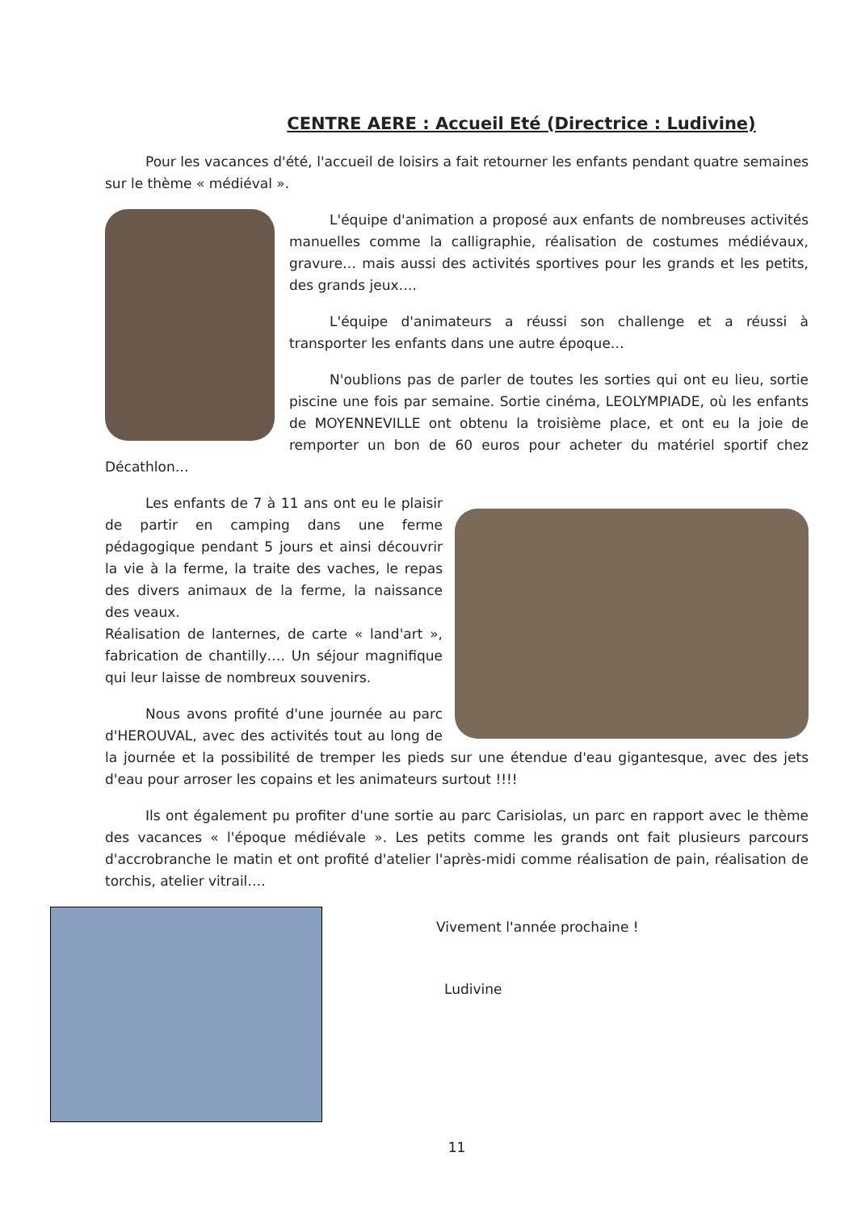CENTRE AERE : Accueil Eté (Directrice : Ludivine)
Pour les vacances d'été, l'accueil de loisirs a fait retourner les enfants pendant quatre semaines sur le thème « médiéval ».
L'équipe d'animation a proposé aux enfants de nombreuses activités manuelles comme la calligraphie, réalisation de costumes médiévaux, gravure… mais aussi des activités sportives pour les grands et les petits, des grands jeux….
L'équipe d'animateurs a réussi son challenge et a réussi à transporter les enfants dans une autre époque…
N'oublions pas de parler de toutes les sorties qui ont eu lieu, sortie piscine une fois par semaine. Sortie cinéma, LEOLYMPIADE, où les enfants de MOYENNEVILLE ont obtenu la troisième place, et ont eu la joie de remporter un bon de 60 euros pour acheter du matériel sportif chez Décathlon…
Les enfants de 7 à 11 ans ont eu le plaisir de partir en camping dans une ferme pédagogique pendant 5 jours et ainsi découvrir la vie à la ferme, la traite des vaches, le repas des divers animaux de la ferme, la naissance des veaux.
Réalisation de lanternes, de carte « land'art », fabrication de chantilly…. Un séjour magnifique qui leur laisse de nombreux souvenirs.
Nous avons profité d'une journée au parc d'HEROUVAL, avec des activités tout au long de la journée et la possibilité de tremper les pieds sur une étendue d'eau gigantesque, avec des jets d'eau pour arroser les copains et les animateurs surtout !!!!
Ils ont également pu profiter d'une sortie au parc Carisiolas, un parc en rapport avec le thème des vacances « l'époque médiévale ». Les petits comme les grands ont fait plusieurs parcours d'accrobranche le matin et ont profité d'atelier l'après-midi comme réalisation de pain, réalisation de torchis, atelier vitrail….
Vivement l'année prochaine !
Ludivine
11